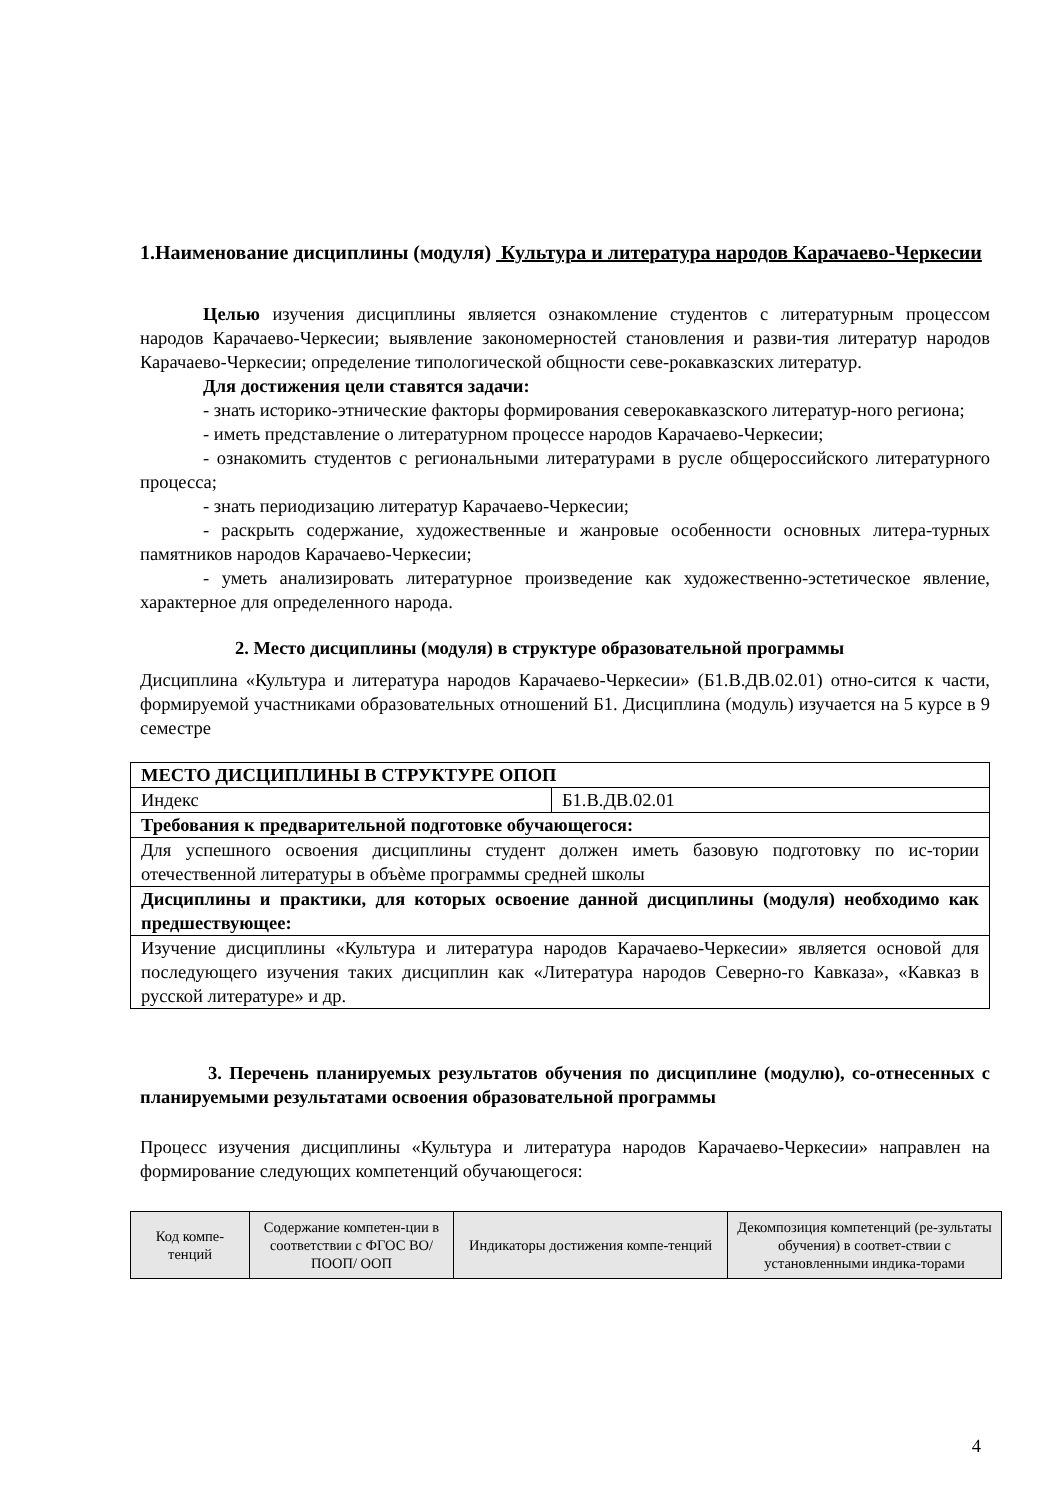1.Наименование дисциплины (модуля) Культура и литература народов Карачаево-Черкесии
Целью изучения дисциплины является ознакомление студентов с литературным процессом народов Карачаево-Черкесии; выявление закономерностей становления и разви-тия литератур народов Карачаево-Черкесии; определение типологической общности севе-рокавказских литератур.
Для достижения цели ставятся задачи:
- знать историко-этнические факторы формирования северокавказского литератур-ного региона;
- иметь представление о литературном процессе народов Карачаево-Черкесии;
- ознакомить студентов с региональными литературами в русле общероссийского литературного процесса;
- знать периодизацию литератур Карачаево-Черкесии;
- раскрыть содержание, художественные и жанровые особенности основных литера-турных памятников народов Карачаево-Черкесии;
- уметь анализировать литературное произведение как художественно-эстетическое явление, характерное для определенного народа.
2. Место дисциплины (модуля) в структуре образовательной программы
Дисциплина «Культура и литература народов Карачаево-Черкесии» (Б1.В.ДВ.02.01) отно-сится к части, формируемой участниками образовательных отношений Б1. Дисциплина (модуль) изучается на 5 курсе в 9 семестре
| МЕСТО ДИСЦИПЛИНЫ В СТРУКТУРЕ ОПОП | |
| --- | --- |
| Индекс | Б1.В.ДВ.02.01 |
| Требования к предварительной подготовке обучающегося: | |
| Для успешного освоения дисциплины студент должен иметь базовую подготовку по ис-тории отечественной литературы в объѐме программы средней школы | |
| Дисциплины и практики, для которых освоение данной дисциплины (модуля) необходимо как предшествующее: | |
| Изучение дисциплины «Культура и литература народов Карачаево-Черкесии» является основой для последующего изучения таких дисциплин как «Литература народов Северно-го Кавказа», «Кавказ в русской литературе» и др. | |
3. Перечень планируемых результатов обучения по дисциплине (модулю), со-отнесенных с планируемыми результатами освоения образовательной программы
Процесс изучения дисциплины «Культура и литература народов Карачаево-Черкесии» направлен на формирование следующих компетенций обучающегося:
| Код компе-тенций | Содержание компетен-ции в соответствии с ФГОС ВО/ ПООП/ ООП | Индикаторы достижения компе-тенций | Декомпозиция компетенций (ре-зультаты обучения) в соответ-ствии с установленными индика-торами |
| --- | --- | --- | --- |
4